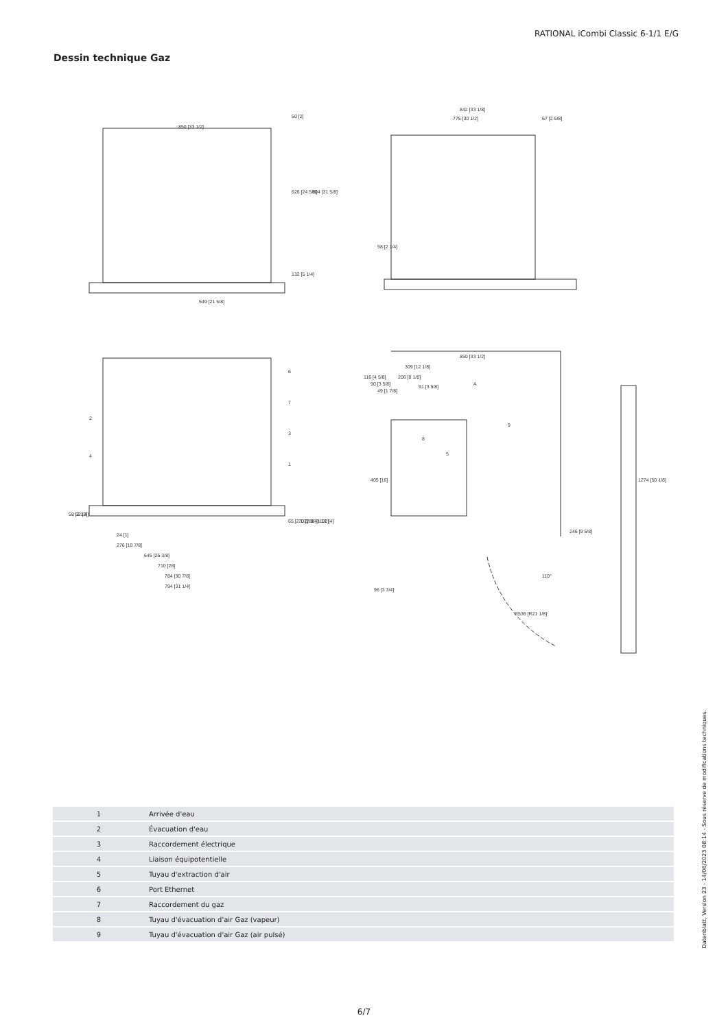RATIONAL iCombi Classic 6-1/1 E/G
Dessin technique Gaz
850 [33 1/2]
549 [21 5/8]
842 [33 1/8]
775 [30 1/2]
67 [2 5/8]
850 [33 1/2]
309 [12 1/8]
206 [8 1/8]
91 [3 5/8]
246 [9 5/8]
96 [3 3/4]
24 [1]
276 [10 7/8]
645 [25 3/8]
710 [28]
784 [30 7/8]
794 [31 1/4]
R536 [R21 1/8]
110°
626 [24 5/8]
804 [31 5/8]
50 [2]
132 [5 1/4]
58 [2 1/4]
405 [16]
1274 [50 1/8]
116 [4 5/8]
90 [3 5/8]
49 [1 7/8]
A
58 [2 1/4]
52 [2]
65 [2 1/2]
70 [2 3/4]
88 [3 1/2]
101 [4]
6
7
3
1
2
4
8
5
9
| 1 | Arrivée d'eau |
| 2 | Évacuation d'eau |
| 3 | Raccordement électrique |
| 4 | Liaison équipotentielle |
| 5 | Tuyau d'extraction d'air |
| 6 | Port Ethernet |
| 7 | Raccordement du gaz |
| 8 | Tuyau d'évacuation d'air Gaz (vapeur) |
| 9 | Tuyau d'évacuation d'air Gaz (air pulsé) |
Datenblatt, Version 23 - 14/06/2023 08:14 - Sous réserve de modifications techniques.
6/7